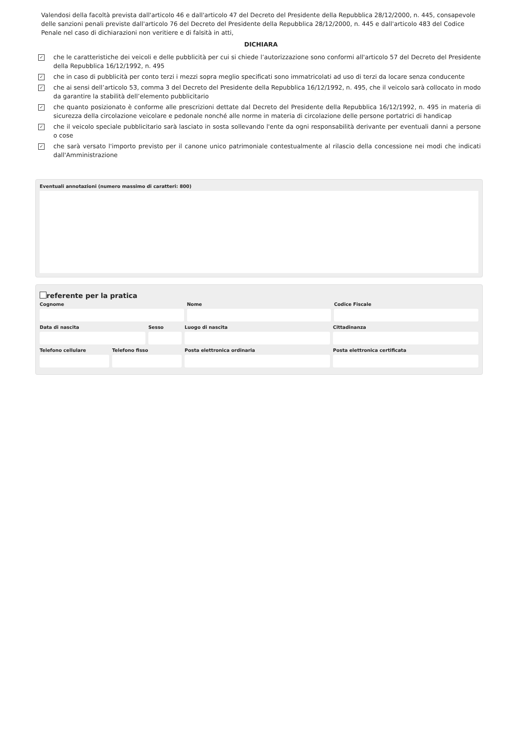Valendosi della facoltà prevista dall'articolo 46 e dall'articolo 47 del Decreto del Presidente della Repubblica 28/12/2000, n. 445, consapevole delle sanzioni penali previste dall'articolo 76 del Decreto del Presidente della Repubblica 28/12/2000, n. 445 e dall'articolo 483 del Codice Penale nel caso di dichiarazioni non veritiere e di falsità in atti,
DICHIARA
✓ che le caratteristiche dei veicoli e delle pubblicità per cui si chiede l’autorizzazione sono conformi all'articolo 57 del Decreto del Presidente della Repubblica 16/12/1992, n. 495
✓ che in caso di pubblicità per conto terzi i mezzi sopra meglio specificati sono immatricolati ad uso di terzi da locare senza conducente
✓ che ai sensi dell’articolo 53, comma 3 del Decreto del Presidente della Repubblica 16/12/1992, n. 495, che il veicolo sarà collocato in modo da garantire la stabilità dell’elemento pubblicitario
✓ che quanto posizionato è conforme alle prescrizioni dettate dal Decreto del Presidente della Repubblica 16/12/1992, n. 495 in materia di sicurezza della circolazione veicolare e pedonale nonché alle norme in materia di circolazione delle persone portatrici di handicap
✓ che il veicolo speciale pubblicitario sarà lasciato in sosta sollevando l'ente da ogni responsabilità derivante per eventuali danni a persone o cose
✓ che sarà versato l'importo previsto per il canone unico patrimoniale contestualmente al rilascio della concessione nei modi che indicati dall'Amministrazione
Eventuali annotazioni (numero massimo di caratteri: 800)
referente per la pratica
Cognome Nome Codice Fiscale
Data di nascita Sesso Luogo di nascita Cittadinanza
Telefono cellulare
Telefono fisso Posta elettronica ordinaria Posta elettronica certificata